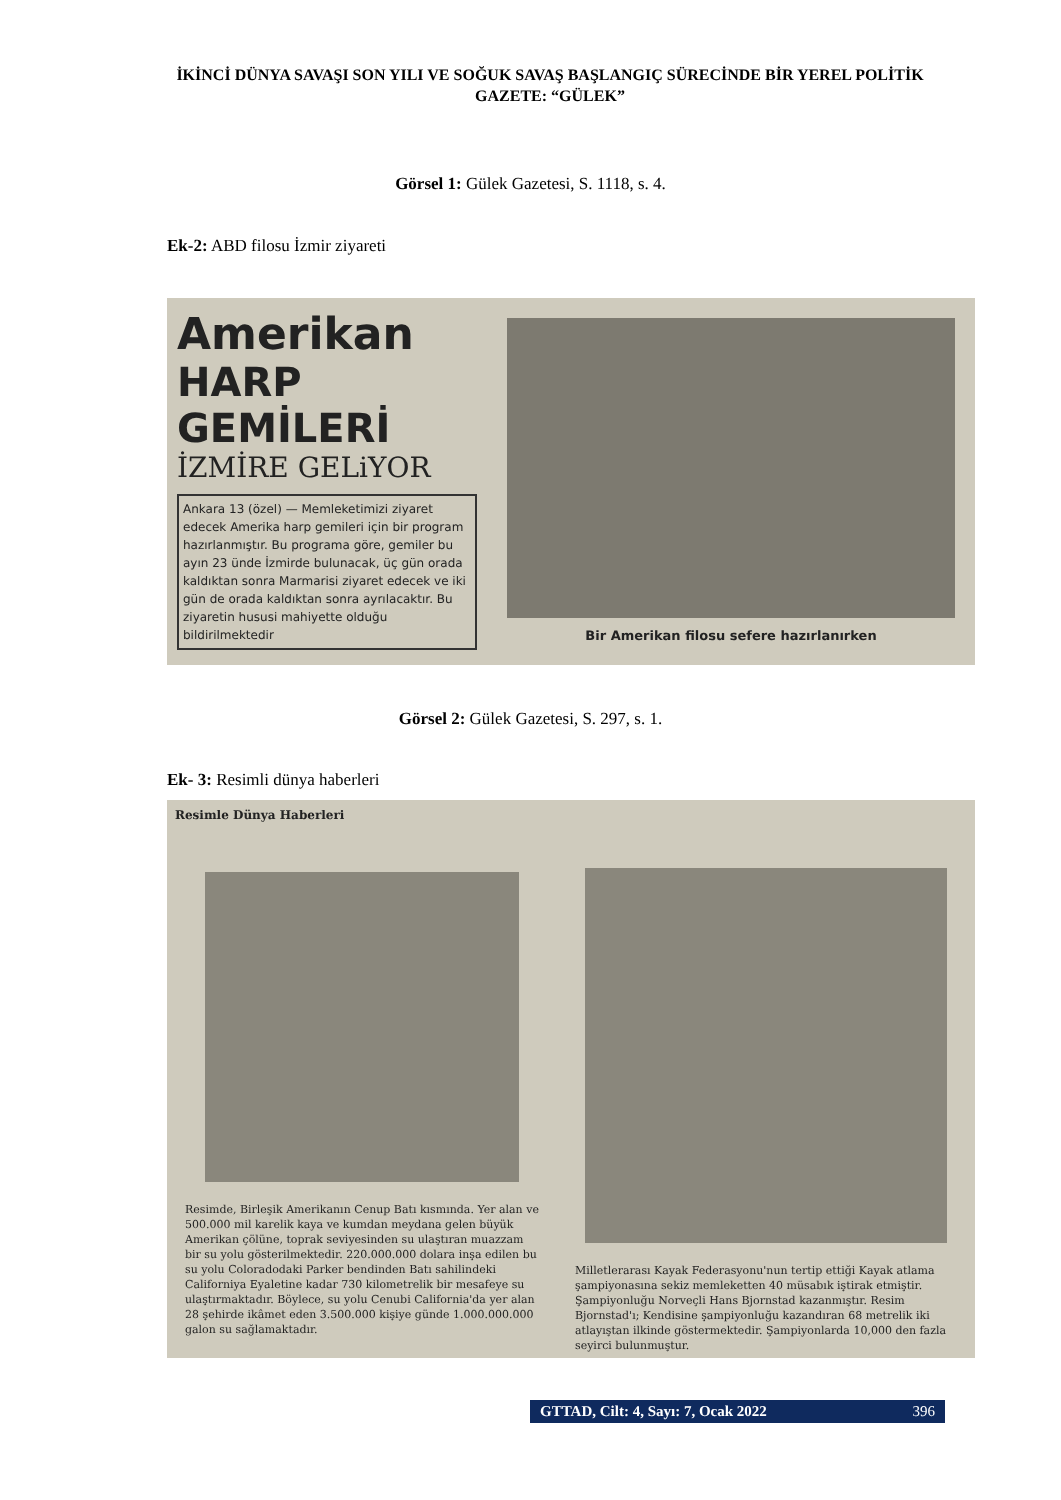İKİNCİ DÜNYA SAVAŞI SON YILI VE SOĞUK SAVAŞ BAŞLANGIÇ SÜRECİNDE BİR YEREL POLİTİK GAZETE: “GÜLEK”
Görsel 1: Gülek Gazetesi, S. 1118, s. 4.
Ek-2: ABD filosu İzmir ziyareti
Amerikan
HARP GEMİLERİ
İZMİRE GELiYOR
Ankara 13 (özel) — Memleketimizi ziyaret edecek Amerika harp gemileri için bir program hazırlanmıştır. Bu programa göre, gemiler bu ayın 23 ünde İzmirde bulunacak, üç gün orada kaldıktan sonra Marmarisi ziyaret edecek ve iki gün de orada kaldıktan sonra ayrılacaktır. Bu ziyaretin hususi mahiyette olduğu bildirilmektedir
Bir Amerikan filosu sefere hazırlanırken
Görsel 2: Gülek Gazetesi, S. 297, s. 1.
Ek- 3: Resimli dünya haberleri
Resimle Dünya Haberleri
Resimde, Birleşik Amerikanın Cenup Batı kısmında. Yer alan ve 500.000 mil karelik kaya ve kumdan meydana gelen büyük Amerikan çölüne, toprak seviyesinden su ulaştıran muazzam bir su yolu gösterilmektedir. 220.000.000 dolara inşa edilen bu su yolu Coloradodaki Parker bendinden Batı sahilindeki Californiya Eyaletine kadar 730 kilometrelik bir mesafeye su ulaştırmaktadır. Böylece, su yolu Cenubi California'da yer alan 28 şehirde ikâmet eden 3.500.000 kişiye günde 1.000.000.000 galon su sağlamaktadır.
Milletlerarası Kayak Federasyonu'nun tertip ettiği Kayak atlama şampiyonasına sekiz memleketten 40 müsabık iştirak etmiştir. Şampiyonluğu Norveçli Hans Bjornstad kazanmıştır. Resim Bjornstad'ı; Kendisine şampiyonluğu kazandıran 68 metrelik iki atlayıştan ilkinde göstermektedir. Şampiyonlarda 10,000 den fazla seyirci bulunmuştur.
GTTAD, Cilt: 4, Sayı: 7, Ocak 2022 396